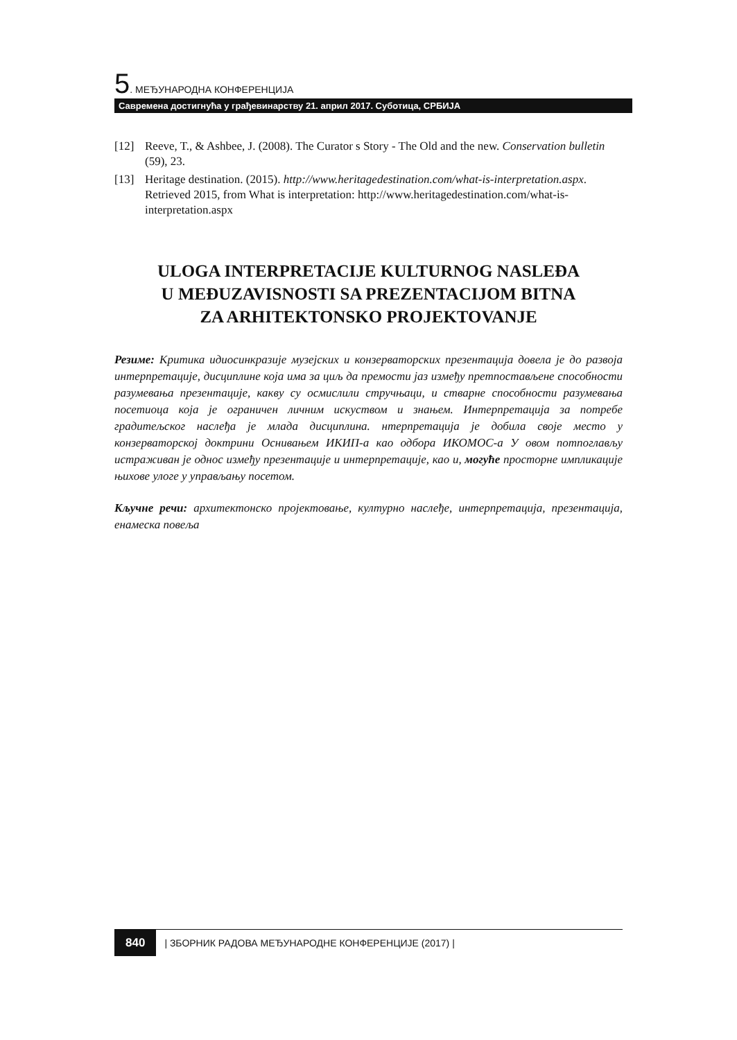5. МЕЂУНАРОДНА КОНФЕРЕНЦИЈА
Савремена достигнућа у грађевинарству 21. април 2017. Суботица, СРБИЈА
[12] Reeve, T., & Ashbee, J. (2008). The Curator s Story - The Old and the new. Conservation bulletin (59), 23.
[13] Heritage destination. (2015). http://www.heritagedestination.com/what-is-interpretation.aspx. Retrieved 2015, from What is interpretation: http://www.heritagedestination.com/what-is-interpretation.aspx
ULOGA INTERPRETACIJE KULTURNOG NASLEĐA
U MEĐUZAVISNOSTI SA PREZENTACIJOM BITNA
ZA ARHITEKTONSKO PROJEKTOVANJE
Резиме: Критика идиосинкразије музејских и конзерваторских презентација довела је до развоја интерпретације, дисциплине која има за циљ да премости јаз између претпостављене способности разумевања презентације, какву су осмислили стручњаци, и стварне способности разумевања посетиоца која је ограничен личним искуством и знањем. Интерпретација за потребе градитељског наслеђа је млада дисциплина. нтерпретација је добила своје место у конзерваторској доктрини Оснивањем ИКИП-а као одбора ИКОМОС-а У овом потпоглављу истраживан је однос између презентације и интерпретације, као и, могуће просторне импликације њихове улоге у управљању посетом.
Кључне речи: архитектонско пројектовање, културно наслеђе, интерпретација, презентација, енамеска повеља
840 | ЗБОРНИК РАДОВА МЕЂУНАРОДНЕ КОНФЕРЕНЦИЈЕ (2017) |